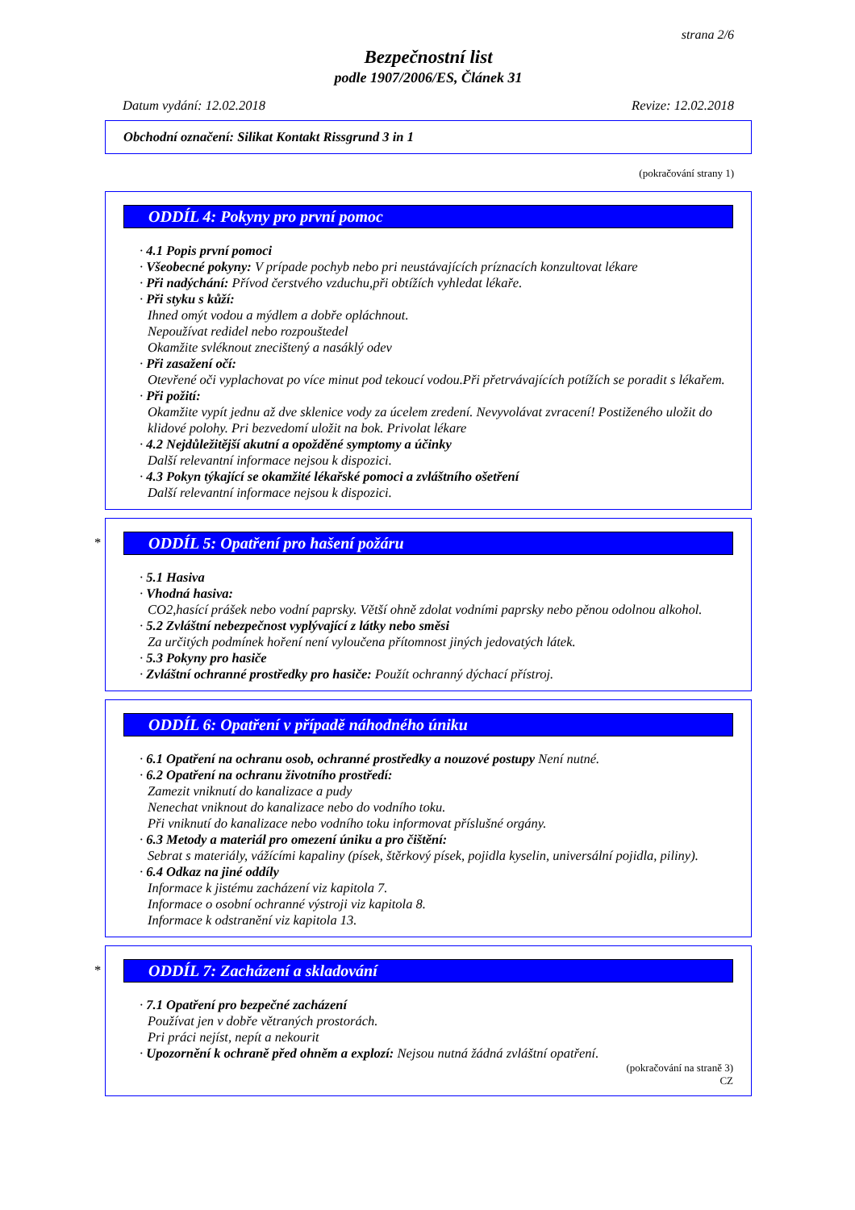strana 2/6
Bezpečnostní list
podle 1907/2006/ES, Článek 31
Datum vydání: 12.02.2018 Revize: 12.02.2018
Obchodní označení: Silikat Kontakt Rissgrund 3 in 1
(pokračování strany 1)
ODDÍL 4: Pokyny pro první pomoc
· 4.1 Popis první pomoci
· Všeobecné pokyny: V prípade pochyb nebo pri neustávajících príznacích konzultovat lékare
· Při nadýchání: Přívod čerstvého vzduchu,při obtížích vyhledat lékaře.
· Při styku s kůží:
Ihned omýt vodou a mýdlem a dobře opláchnout.
Nepoužívat redidel nebo rozpouštedel
Okamžite svléknout znecištený a nasáklý odev
· Při zasažení očí:
Otevřené oči vyplachovat po více minut pod tekoucí vodou.Při přetrvávajících potížích se poradit s lékařem.
· Při požití:
Okamžite vypít jednu až dve sklenice vody za úcelem zredení. Nevyvolávat zvracení! Postiženého uložit do klidové polohy. Pri bezvedomí uložit na bok. Privolat lékare
· 4.2 Nejdůležitější akutní a opožděné symptomy a účinky
Další relevantní informace nejsou k dispozici.
· 4.3 Pokyn týkající se okamžité lékařské pomoci a zvláštního ošetření
Další relevantní informace nejsou k dispozici.
*
ODDÍL 5: Opatření pro hašení požáru
· 5.1 Hasiva
· Vhodná hasiva:
CO2,hasící prášek nebo vodní paprsky. Větší ohně zdolat vodními paprsky nebo pěnou odolnou alkohol.
· 5.2 Zvláštní nebezpečnost vyplývající z látky nebo směsi
Za určitých podmínek hoření není vyloučena přítomnost jiných jedovatých látek.
· 5.3 Pokyny pro hasiče
· Zvláštní ochranné prostředky pro hasiče: Použít ochranný dýchací přístroj.
ODDÍL 6: Opatření v případě náhodného úniku
· 6.1 Opatření na ochranu osob, ochranné prostředky a nouzové postupy Není nutné.
· 6.2 Opatření na ochranu životního prostředí:
Zamezit vniknutí do kanalizace a pudy
Nenechat vniknout do kanalizace nebo do vodního toku.
Při vniknutí do kanalizace nebo vodního toku informovat příslušné orgány.
· 6.3 Metody a materiál pro omezení úniku a pro čištění:
Sebrat s materiály, vážícími kapaliny (písek, štěrkový písek, pojidla kyselin, universální pojidla, piliny).
· 6.4 Odkaz na jiné oddíly
Informace k jistému zacházení viz kapitola 7.
Informace o osobní ochranné výstroji viz kapitola 8.
Informace k odstranění viz kapitola 13.
*
ODDÍL 7: Zacházení a skladování
· 7.1 Opatření pro bezpečné zacházení
Používat jen v dobře větraných prostorách.
Pri práci nejíst, nepít a nekourit
· Upozornění k ochraně před ohněm a explozí: Nejsou nutná žádná zvláštní opatření.
(pokračování na straně 3)
CZ